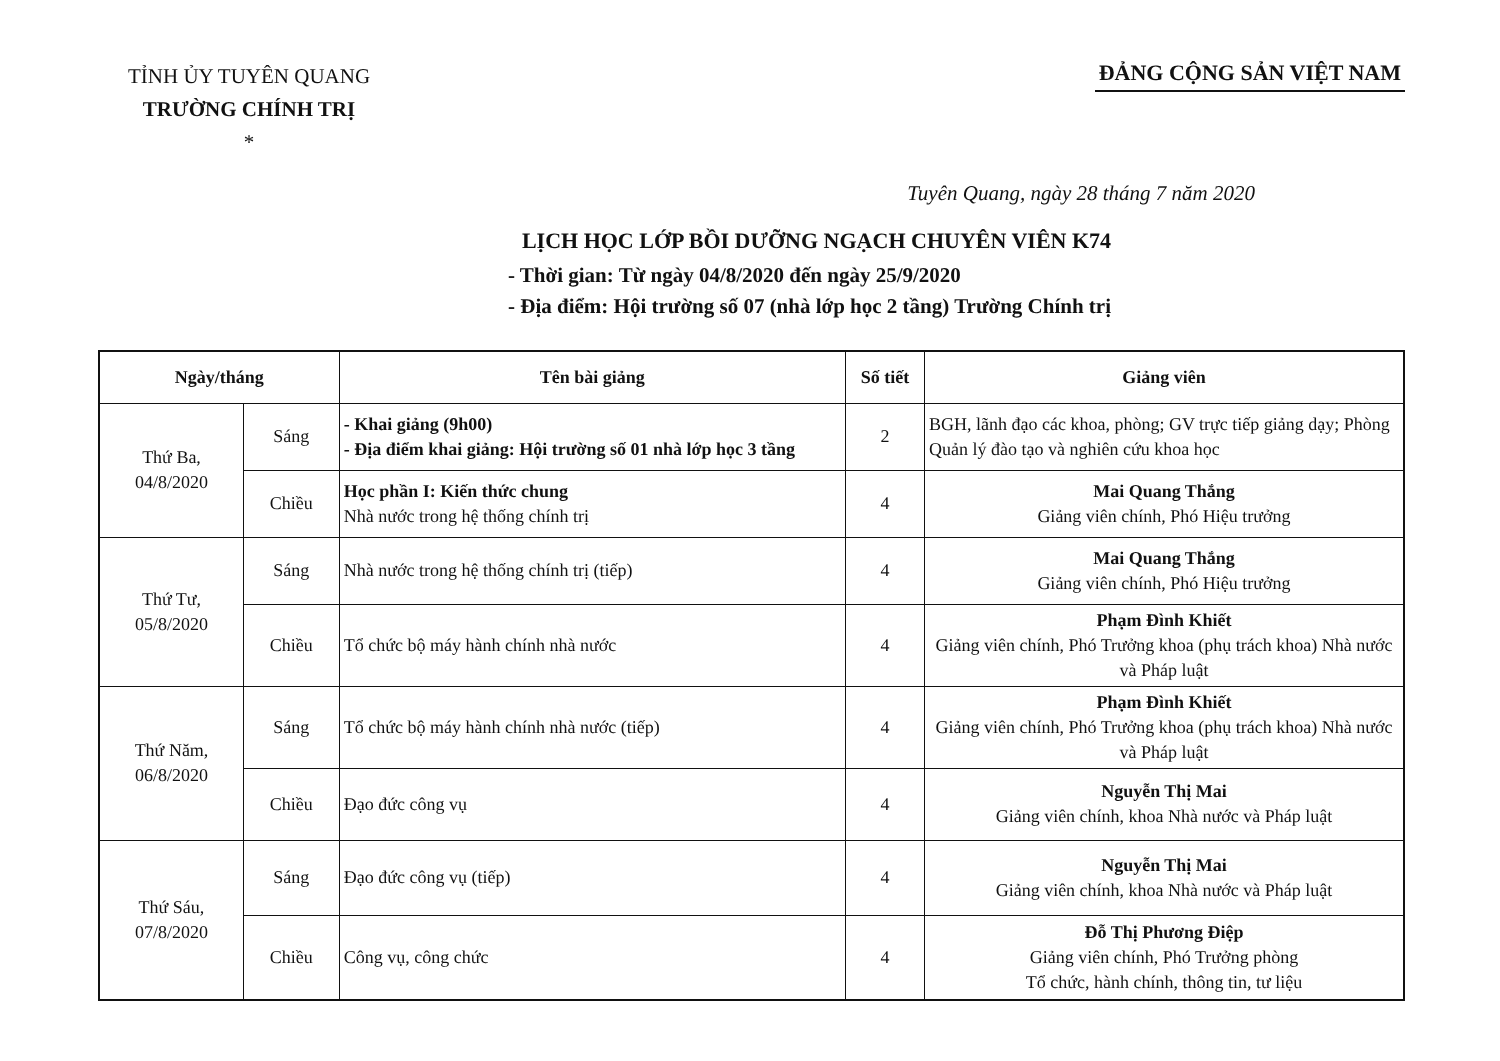TỈNH ỦY TUYÊN QUANG
TRƯỜNG CHÍNH TRỊ
*
ĐẢNG CỘNG SẢN VIỆT NAM
Tuyên Quang, ngày 28 tháng 7 năm 2020
LỊCH HỌC LỚP BỒI DƯỠNG NGẠCH CHUYÊN VIÊN K74
- Thời gian: Từ ngày 04/8/2020 đến ngày 25/9/2020
- Địa điểm: Hội trường số 07 (nhà lớp học 2 tầng) Trường Chính trị
| Ngày/tháng | | Tên bài giảng | Số tiết | Giảng viên |
| --- | --- | --- | --- | --- |
| Thứ Ba, 04/8/2020 | Sáng | - Khai giảng (9h00) - Địa điểm khai giảng: Hội trường số 01 nhà lớp học 3 tầng | 2 | BGH, lãnh đạo các khoa, phòng; GV trực tiếp giảng dạy; Phòng Quản lý đào tạo và nghiên cứu khoa học |
| | Chiều | Học phần I: Kiến thức chung Nhà nước trong hệ thống chính trị | 4 | Mai Quang Thắng Giảng viên chính, Phó Hiệu trưởng |
| Thứ Tư, 05/8/2020 | Sáng | Nhà nước trong hệ thống chính trị (tiếp) | 4 | Mai Quang Thắng Giảng viên chính, Phó Hiệu trưởng |
| | Chiều | Tổ chức bộ máy hành chính nhà nước | 4 | Phạm Đình Khiết Giảng viên chính, Phó Trưởng khoa (phụ trách khoa) Nhà nước và Pháp luật |
| Thứ Năm, 06/8/2020 | Sáng | Tổ chức bộ máy hành chính nhà nước (tiếp) | 4 | Phạm Đình Khiết Giảng viên chính, Phó Trưởng khoa (phụ trách khoa) Nhà nước và Pháp luật |
| | Chiều | Đạo đức công vụ | 4 | Nguyễn Thị Mai Giảng viên chính, khoa Nhà nước và Pháp luật |
| Thứ Sáu, 07/8/2020 | Sáng | Đạo đức công vụ (tiếp) | 4 | Nguyễn Thị Mai Giảng viên chính, khoa Nhà nước và Pháp luật |
| | Chiều | Công vụ, công chức | 4 | Đỗ Thị Phương Điệp Giảng viên chính, Phó Trưởng phòng Tổ chức, hành chính, thông tin, tư liệu |